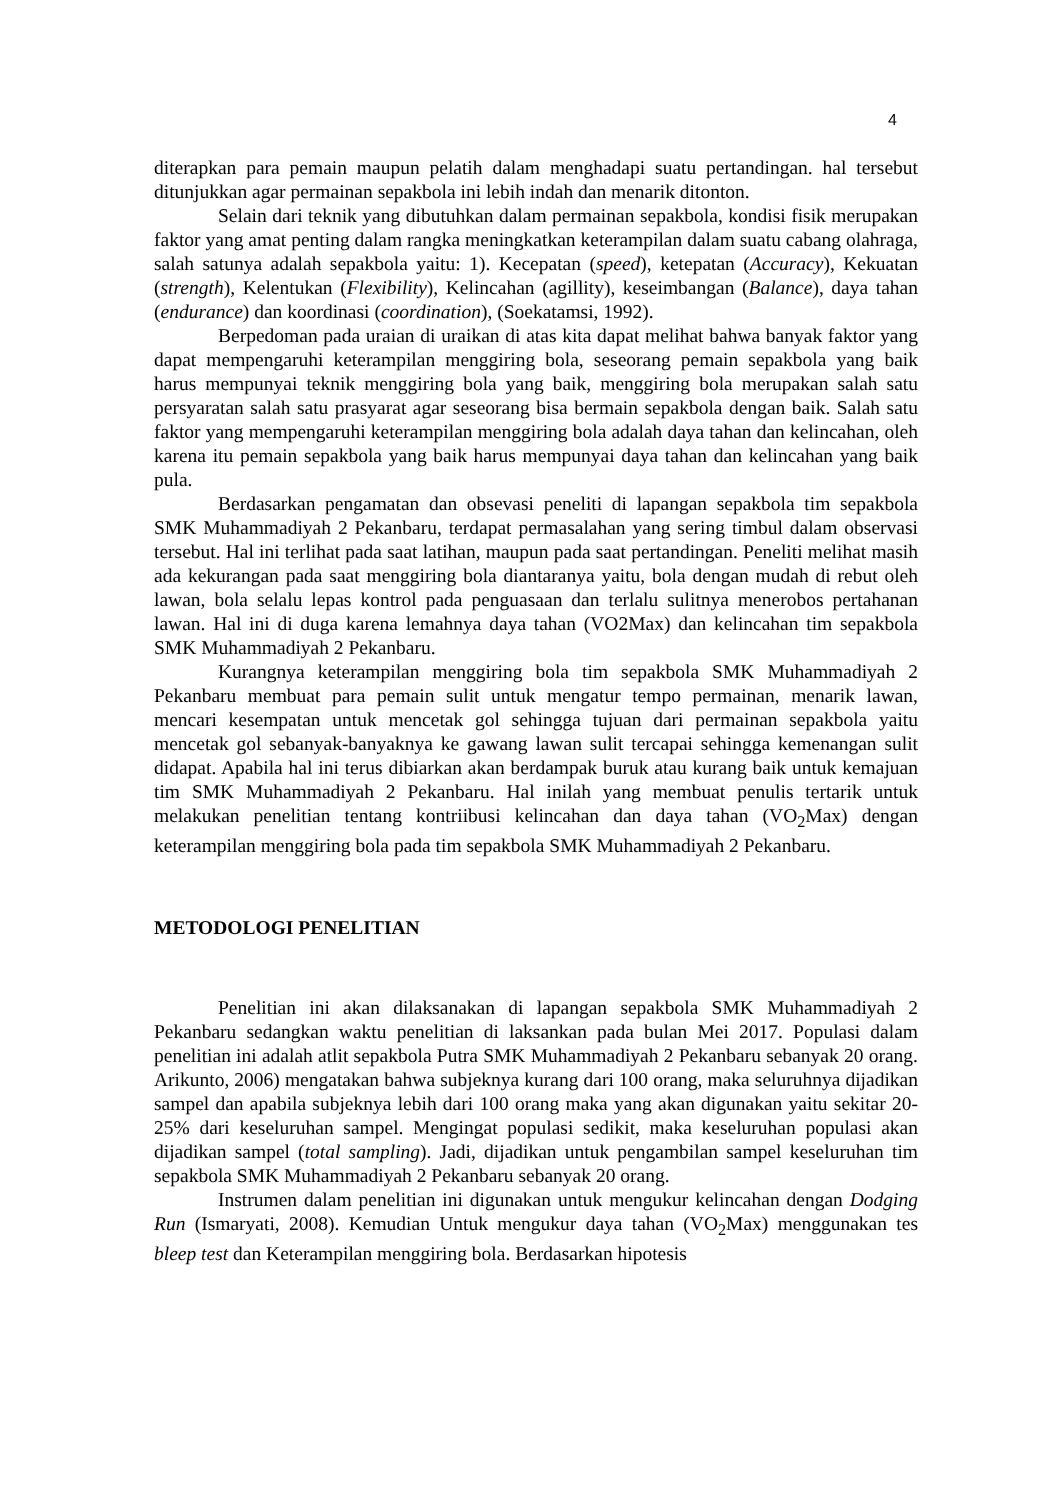4
diterapkan para pemain maupun pelatih dalam menghadapi suatu pertandingan. hal tersebut ditunjukkan agar permainan sepakbola ini lebih indah dan menarik ditonton.
Selain dari teknik yang dibutuhkan dalam permainan sepakbola, kondisi fisik merupakan faktor yang amat penting dalam rangka meningkatkan keterampilan dalam suatu cabang olahraga, salah satunya adalah sepakbola yaitu: 1). Kecepatan (speed), ketepatan (Accuracy), Kekuatan (strength), Kelentukan (Flexibility), Kelincahan (agillity), keseimbangan (Balance), daya tahan (endurance) dan koordinasi (coordination), (Soekatamsi, 1992).
Berpedoman pada uraian di uraikan di atas kita dapat melihat bahwa banyak faktor yang dapat mempengaruhi keterampilan menggiring bola, seseorang pemain sepakbola yang baik harus mempunyai teknik menggiring bola yang baik, menggiring bola merupakan salah satu persyaratan salah satu prasyarat agar seseorang bisa bermain sepakbola dengan baik. Salah satu faktor yang mempengaruhi keterampilan menggiring bola adalah daya tahan dan kelincahan, oleh karena itu pemain sepakbola yang baik harus mempunyai daya tahan dan kelincahan yang baik pula.
Berdasarkan pengamatan dan obsevasi peneliti di lapangan sepakbola tim sepakbola SMK Muhammadiyah 2 Pekanbaru, terdapat permasalahan yang sering timbul dalam observasi tersebut. Hal ini terlihat pada saat latihan, maupun pada saat pertandingan. Peneliti melihat masih ada kekurangan pada saat menggiring bola diantaranya yaitu, bola dengan mudah di rebut oleh lawan, bola selalu lepas kontrol pada penguasaan dan terlalu sulitnya menerobos pertahanan lawan. Hal ini di duga karena lemahnya daya tahan (VO2Max) dan kelincahan tim sepakbola SMK Muhammadiyah 2 Pekanbaru.
Kurangnya keterampilan menggiring bola tim sepakbola SMK Muhammadiyah 2 Pekanbaru membuat para pemain sulit untuk mengatur tempo permainan, menarik lawan, mencari kesempatan untuk mencetak gol sehingga tujuan dari permainan sepakbola yaitu mencetak gol sebanyak-banyaknya ke gawang lawan sulit tercapai sehingga kemenangan sulit didapat. Apabila hal ini terus dibiarkan akan berdampak buruk atau kurang baik untuk kemajuan tim SMK Muhammadiyah 2 Pekanbaru. Hal inilah yang membuat penulis tertarik untuk melakukan penelitian tentang kontriibusi kelincahan dan daya tahan (VO<sub>2</sub>Max) dengan keterampilan menggiring bola pada tim sepakbola SMK Muhammadiyah 2 Pekanbaru.
METODOLOGI PENELITIAN
Penelitian ini akan dilaksanakan di lapangan sepakbola SMK Muhammadiyah 2 Pekanbaru sedangkan waktu penelitian di laksankan pada bulan Mei 2017. Populasi dalam penelitian ini adalah atlit sepakbola Putra SMK Muhammadiyah 2 Pekanbaru sebanyak 20 orang. Arikunto, 2006) mengatakan bahwa subjeknya kurang dari 100 orang, maka seluruhnya dijadikan sampel dan apabila subjeknya lebih dari 100 orang maka yang akan digunakan yaitu sekitar 20-25% dari keseluruhan sampel. Mengingat populasi sedikit, maka keseluruhan populasi akan dijadikan sampel (total sampling). Jadi, dijadikan untuk pengambilan sampel keseluruhan tim sepakbola SMK Muhammadiyah 2 Pekanbaru sebanyak 20 orang.
Instrumen dalam penelitian ini digunakan untuk mengukur kelincahan dengan Dodging Run (Ismaryati, 2008). Kemudian Untuk mengukur daya tahan (VO<sub>2</sub>Max) menggunakan tes bleep test dan Keterampilan menggiring bola. Berdasarkan hipotesis